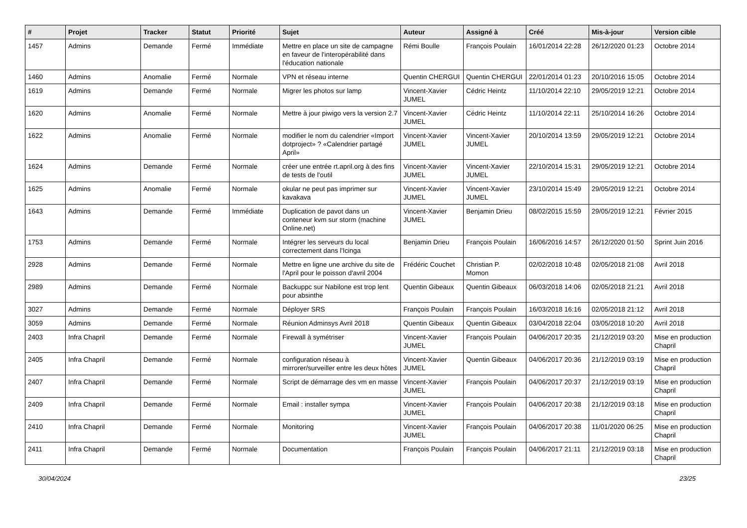| # | Projet | Tracker | Statut | Priorité | Sujet | Auteur | Assigné à | Créé | Mis-à-jour | Version cible |
| --- | --- | --- | --- | --- | --- | --- | --- | --- | --- | --- |
| 1457 | Admins | Demande | Fermé | Immédiate | Mettre en place un site de campagne en faveur de l'interopérabilité dans l'éducation nationale | Rémi Boulle | François Poulain | 16/01/2014 22:28 | 26/12/2020 01:23 | Octobre 2014 |
| 1460 | Admins | Anomalie | Fermé | Normale | VPN et réseau interne | Quentin CHERGUI | Quentin CHERGUI | 22/01/2014 01:23 | 20/10/2016 15:05 | Octobre 2014 |
| 1619 | Admins | Demande | Fermé | Normale | Migrer les photos sur lamp | Vincent-Xavier JUMEL | Cédric Heintz | 11/10/2014 22:10 | 29/05/2019 12:21 | Octobre 2014 |
| 1620 | Admins | Anomalie | Fermé | Normale | Mettre à jour piwigo vers la version 2.7 | Vincent-Xavier JUMEL | Cédric Heintz | 11/10/2014 22:11 | 25/10/2014 16:26 | Octobre 2014 |
| 1622 | Admins | Anomalie | Fermé | Normale | modifier le nom du calendrier «Import dotproject» ? «Calendrier partagé April» | Vincent-Xavier JUMEL | Vincent-Xavier JUMEL | 20/10/2014 13:59 | 29/05/2019 12:21 | Octobre 2014 |
| 1624 | Admins | Demande | Fermé | Normale | créer une entrée rt.april.org à des fins de tests de l'outil | Vincent-Xavier JUMEL | Vincent-Xavier JUMEL | 22/10/2014 15:31 | 29/05/2019 12:21 | Octobre 2014 |
| 1625 | Admins | Anomalie | Fermé | Normale | okular ne peut pas imprimer sur kavakava | Vincent-Xavier JUMEL | Vincent-Xavier JUMEL | 23/10/2014 15:49 | 29/05/2019 12:21 | Octobre 2014 |
| 1643 | Admins | Demande | Fermé | Immédiate | Duplication de pavot dans un conteneur kvm sur storm (machine Online.net) | Vincent-Xavier JUMEL | Benjamin Drieu | 08/02/2015 15:59 | 29/05/2019 12:21 | Février 2015 |
| 1753 | Admins | Demande | Fermé | Normale | Intégrer les serveurs du local correctement dans l'Icinga | Benjamin Drieu | François Poulain | 16/06/2016 14:57 | 26/12/2020 01:50 | Sprint Juin 2016 |
| 2928 | Admins | Demande | Fermé | Normale | Mettre en ligne une archive du site de l'April pour le poisson d'avril 2004 | Frédéric Couchet | Christian P. Momon | 02/02/2018 10:48 | 02/05/2018 21:08 | Avril 2018 |
| 2989 | Admins | Demande | Fermé | Normale | Backuppc sur Nabilone est trop lent pour absinthe | Quentin Gibeaux | Quentin Gibeaux | 06/03/2018 14:06 | 02/05/2018 21:21 | Avril 2018 |
| 3027 | Admins | Demande | Fermé | Normale | Déployer SRS | François Poulain | François Poulain | 16/03/2018 16:16 | 02/05/2018 21:12 | Avril 2018 |
| 3059 | Admins | Demande | Fermé | Normale | Réunion Adminsys Avril 2018 | Quentin Gibeaux | Quentin Gibeaux | 03/04/2018 22:04 | 03/05/2018 10:20 | Avril 2018 |
| 2403 | Infra Chapril | Demande | Fermé | Normale | Firewall à symétriser | Vincent-Xavier JUMEL | François Poulain | 04/06/2017 20:35 | 21/12/2019 03:20 | Mise en production Chapril |
| 2405 | Infra Chapril | Demande | Fermé | Normale | configuration réseau à mirrorer/surveiller entre les deux hôtes | Vincent-Xavier JUMEL | Quentin Gibeaux | 04/06/2017 20:36 | 21/12/2019 03:19 | Mise en production Chapril |
| 2407 | Infra Chapril | Demande | Fermé | Normale | Script de démarrage des vm en masse | Vincent-Xavier JUMEL | François Poulain | 04/06/2017 20:37 | 21/12/2019 03:19 | Mise en production Chapril |
| 2409 | Infra Chapril | Demande | Fermé | Normale | Email : installer sympa | Vincent-Xavier JUMEL | François Poulain | 04/06/2017 20:38 | 21/12/2019 03:18 | Mise en production Chapril |
| 2410 | Infra Chapril | Demande | Fermé | Normale | Monitoring | Vincent-Xavier JUMEL | François Poulain | 04/06/2017 20:38 | 11/01/2020 06:25 | Mise en production Chapril |
| 2411 | Infra Chapril | Demande | Fermé | Normale | Documentation | François Poulain | François Poulain | 04/06/2017 21:11 | 21/12/2019 03:18 | Mise en production Chapril |
30/04/2024 23/25